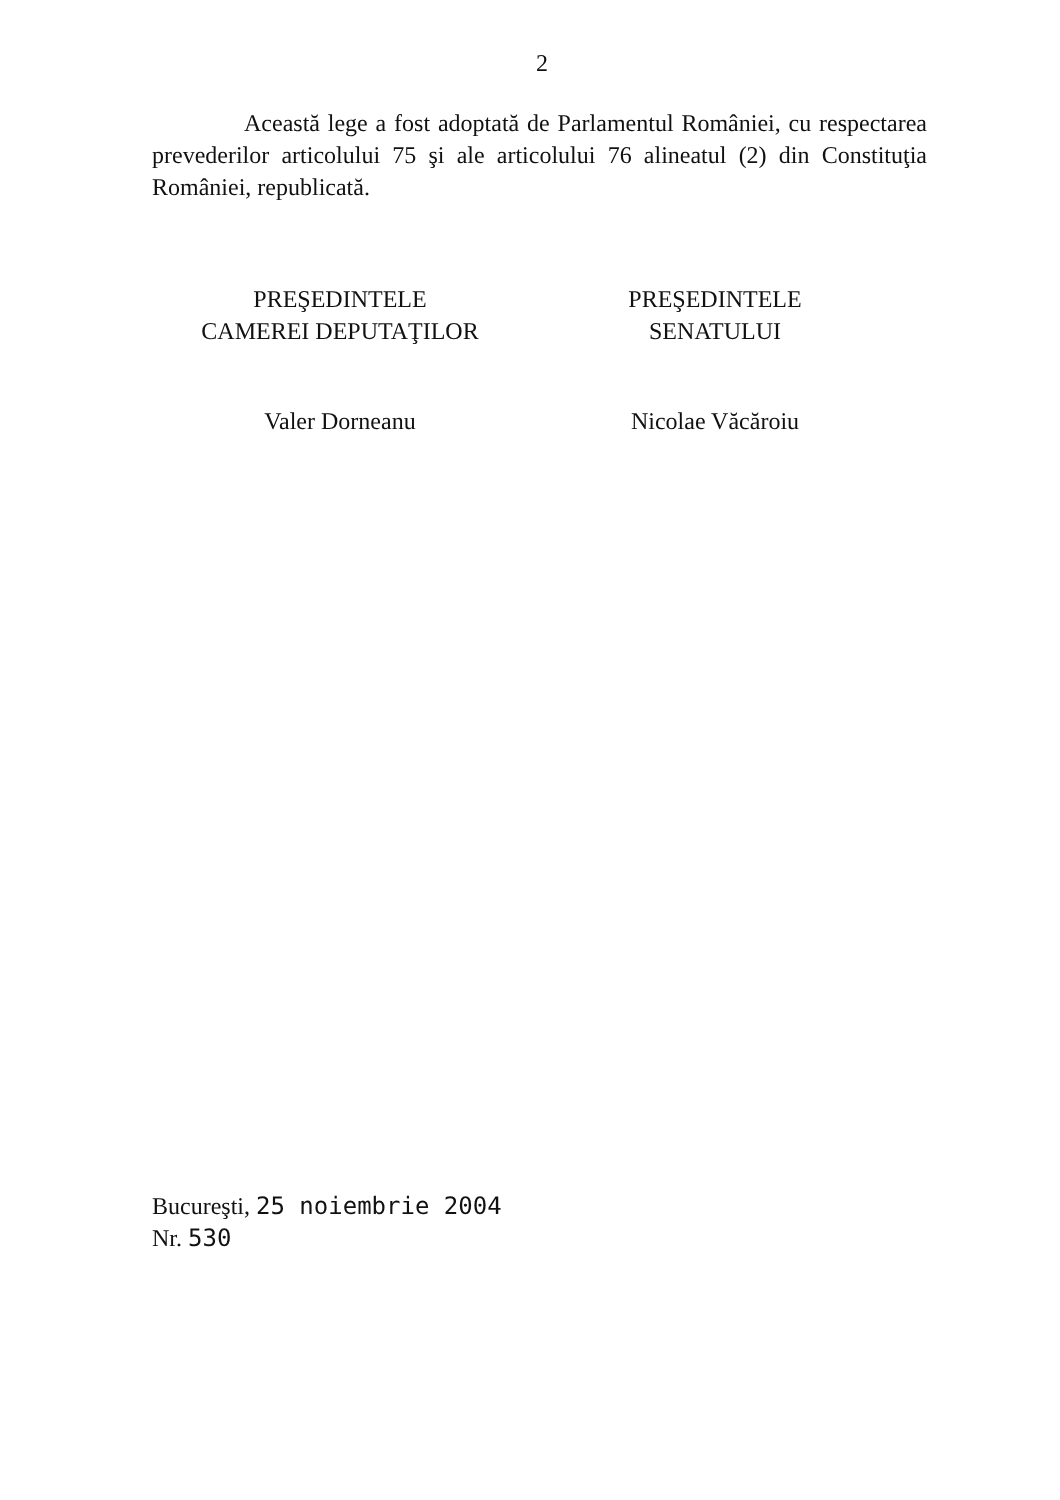2
Această lege a fost adoptată de Parlamentul României, cu respectarea prevederilor articolului 75 şi ale articolului 76 alineatul (2) din Constituţia României, republicată.
PREŞEDINTELE
CAMEREI DEPUTAŢILOR
Valer Dorneanu
PREŞEDINTELE
SENATULUI
Nicolae Văcăroiu
Bucureşti, 25 noiembrie 2004
Nr. 530